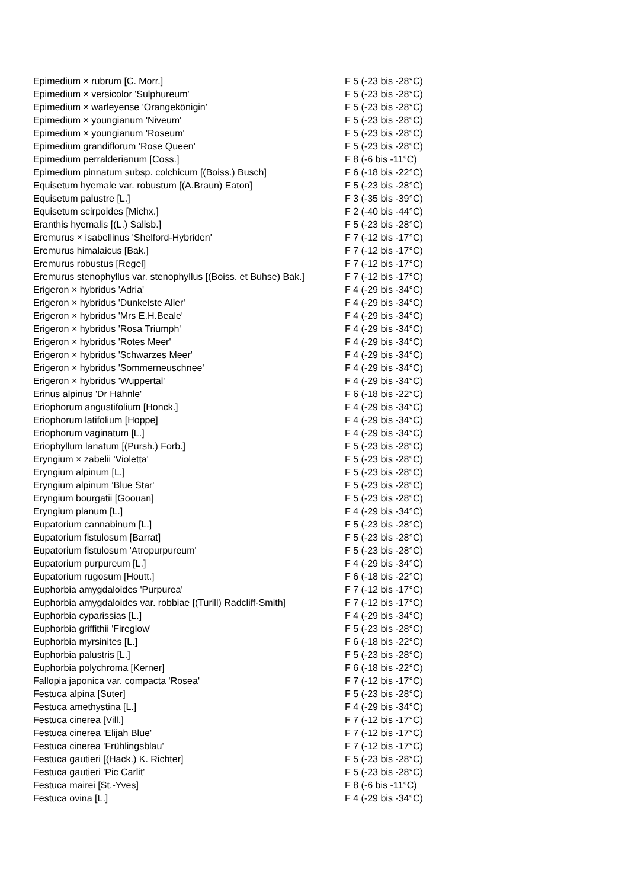| Epimedium × rubrum [C. Morr.] | F 5 (-23 bis -28°C) |
| Epimedium × versicolor 'Sulphureum' | F 5 (-23 bis -28°C) |
| Epimedium × warleyense 'Orangekönigin' | F 5 (-23 bis -28°C) |
| Epimedium × youngianum 'Niveum' | F 5 (-23 bis -28°C) |
| Epimedium × youngianum 'Roseum' | F 5 (-23 bis -28°C) |
| Epimedium grandiflorum 'Rose Queen' | F 5 (-23 bis -28°C) |
| Epimedium perralderianum [Coss.] | F 8 (-6 bis -11°C) |
| Epimedium pinnatum subsp. colchicum [(Boiss.) Busch] | F 6 (-18 bis -22°C) |
| Equisetum hyemale var. robustum [(A.Braun) Eaton] | F 5 (-23 bis -28°C) |
| Equisetum palustre [L.] | F 3 (-35 bis -39°C) |
| Equisetum scirpoides [Michx.] | F 2 (-40 bis -44°C) |
| Eranthis hyemalis [(L.) Salisb.] | F 5 (-23 bis -28°C) |
| Eremurus × isabellinus 'Shelford-Hybriden' | F 7 (-12 bis -17°C) |
| Eremurus himalaicus [Bak.] | F 7 (-12 bis -17°C) |
| Eremurus robustus [Regel] | F 7 (-12 bis -17°C) |
| Eremurus stenophyllus var. stenophyllus [(Boiss. et Buhse) Bak.] | F 7 (-12 bis -17°C) |
| Erigeron × hybridus 'Adria' | F 4 (-29 bis -34°C) |
| Erigeron × hybridus 'Dunkelste Aller' | F 4 (-29 bis -34°C) |
| Erigeron × hybridus 'Mrs E.H.Beale' | F 4 (-29 bis -34°C) |
| Erigeron × hybridus 'Rosa Triumph' | F 4 (-29 bis -34°C) |
| Erigeron × hybridus 'Rotes Meer' | F 4 (-29 bis -34°C) |
| Erigeron × hybridus 'Schwarzes Meer' | F 4 (-29 bis -34°C) |
| Erigeron × hybridus 'Sommerneuschnee' | F 4 (-29 bis -34°C) |
| Erigeron × hybridus 'Wuppertal' | F 4 (-29 bis -34°C) |
| Erinus alpinus 'Dr Hähnle' | F 6 (-18 bis -22°C) |
| Eriophorum angustifolium [Honck.] | F 4 (-29 bis -34°C) |
| Eriophorum latifolium [Hoppe] | F 4 (-29 bis -34°C) |
| Eriophorum vaginatum [L.] | F 4 (-29 bis -34°C) |
| Eriophyllum lanatum [(Pursh.) Forb.] | F 5 (-23 bis -28°C) |
| Eryngium × zabelii 'Violetta' | F 5 (-23 bis -28°C) |
| Eryngium alpinum [L.] | F 5 (-23 bis -28°C) |
| Eryngium alpinum 'Blue Star' | F 5 (-23 bis -28°C) |
| Eryngium bourgatii [Goouan] | F 5 (-23 bis -28°C) |
| Eryngium planum [L.] | F 4 (-29 bis -34°C) |
| Eupatorium cannabinum [L.] | F 5 (-23 bis -28°C) |
| Eupatorium fistulosum [Barrat] | F 5 (-23 bis -28°C) |
| Eupatorium fistulosum 'Atropurpureum' | F 5 (-23 bis -28°C) |
| Eupatorium purpureum [L.] | F 4 (-29 bis -34°C) |
| Eupatorium rugosum [Houtt.] | F 6 (-18 bis -22°C) |
| Euphorbia amygdaloides 'Purpurea' | F 7 (-12 bis -17°C) |
| Euphorbia amygdaloides var. robbiae [(Turill) Radcliff-Smith] | F 7 (-12 bis -17°C) |
| Euphorbia cyparissias [L.] | F 4 (-29 bis -34°C) |
| Euphorbia griffithii 'Fireglow' | F 5 (-23 bis -28°C) |
| Euphorbia myrsinites [L.] | F 6 (-18 bis -22°C) |
| Euphorbia palustris [L.] | F 5 (-23 bis -28°C) |
| Euphorbia polychroma [Kerner] | F 6 (-18 bis -22°C) |
| Fallopia japonica var. compacta 'Rosea' | F 7 (-12 bis -17°C) |
| Festuca alpina [Suter] | F 5 (-23 bis -28°C) |
| Festuca amethystina [L.] | F 4 (-29 bis -34°C) |
| Festuca cinerea [Vill.] | F 7 (-12 bis -17°C) |
| Festuca cinerea 'Elijah Blue' | F 7 (-12 bis -17°C) |
| Festuca cinerea 'Frühlingsblau' | F 7 (-12 bis -17°C) |
| Festuca gautieri [(Hack.) K. Richter] | F 5 (-23 bis -28°C) |
| Festuca gautieri 'Pic Carlit' | F 5 (-23 bis -28°C) |
| Festuca mairei [St.-Yves] | F 8 (-6 bis -11°C) |
| Festuca ovina [L.] | F 4 (-29 bis -34°C) |